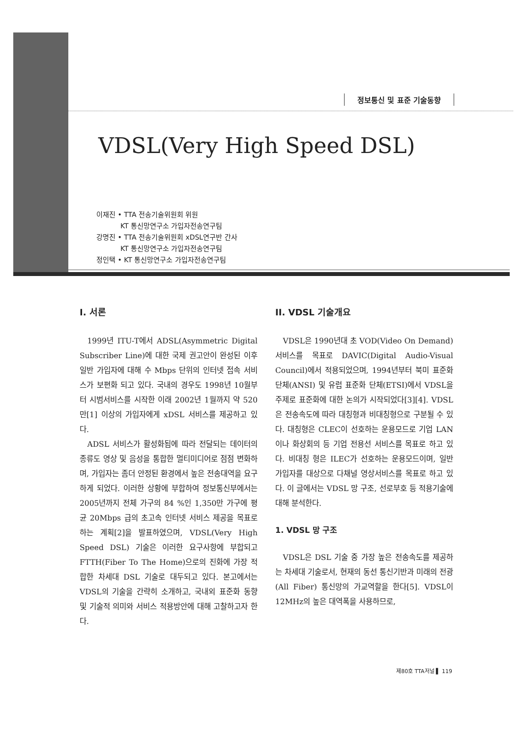정보통신 및 표준 기술동향
VDSL(Very High Speed DSL)
이재진 • TTA 전송기술위원회 위원
KT 통신망연구소 가입자전송연구팀
강명진 • TTA 전송기술위원회 xDSL연구반 간사
KT 통신망연구소 가입자전송연구팀
정인택 • KT 통신망연구소 가입자전송연구팀
I. 서론
1999년 ITU-T에서 ADSL(Asymmetric Digital Subscriber Line)에 대한 국제 권고안이 완성된 이후 일반 가입자에 대해 수 Mbps 단위의 인터넷 접속 서비스가 보편화 되고 있다. 국내의 경우도 1998년 10월부터 시범서비스를 시작한 이래 2002년 1월까지 약 520만[1] 이상의 가입자에게 xDSL 서비스를 제공하고 있다.
ADSL 서비스가 활성화됨에 따라 전달되는 데이터의 종류도 영상 및 음성을 통합한 멀티미디어로 점점 변화하며, 가입자는 좀더 안정된 환경에서 높은 전송대역을 요구하게 되었다. 이러한 상황에 부합하여 정보통신부에서는 2005년까지 전체 가구의 84 %인 1,350만 가구에 평균 20Mbps 급의 초고속 인터넷 서비스 제공을 목표로하는 계획[2]을 발표하였으며, VDSL(Very High Speed DSL) 기술은 이러한 요구사항에 부합되고 FTTH(Fiber To The Home)으로의 진화에 가장 적합한 차세대 DSL 기술로 대두되고 있다. 본고에서는 VDSL의 기술을 간략히 소개하고, 국내외 표준화 동향 및 기술적 의미와 서비스 적용방안에 대해 고찰하고자 한다.
II. VDSL 기술개요
VDSL은 1990년대 초 VOD(Video On Demand) 서비스를 목표로 DAVIC(Digital Audio-Visual Council)에서 적용되었으며, 1994년부터 북미 표준화 단체(ANSI) 및 유럽 표준화 단체(ETSI)에서 VDSL을 주제로 표준화에 대한 논의가 시작되었다[3][4]. VDSL은 전송속도에 따라 대칭형과 비대칭형으로 구분될 수 있다. 대칭형은 CLEC이 선호하는 운용모드로 기업 LAN이나 화상회의 등 기업 전용선 서비스를 목표로 하고 있다. 비대칭 형은 ILEC가 선호하는 운용모드이며, 일반 가입자를 대상으로 다채널 영상서비스를 목표로 하고 있다. 이 글에서는 VDSL 망 구조, 선로부호 등 적용기술에 대해 분석한다.
1. VDSL 망 구조
VDSL은 DSL 기술 중 가장 높은 전송속도를 제공하는 차세대 기술로서, 현재의 동선 통신기반과 미래의 전광(All Fiber) 통신망의 가교역할을 한다[5]. VDSL이 12MHz의 높은 대역폭을 사용하므로,
제80호 TTA저널 ▌ 119